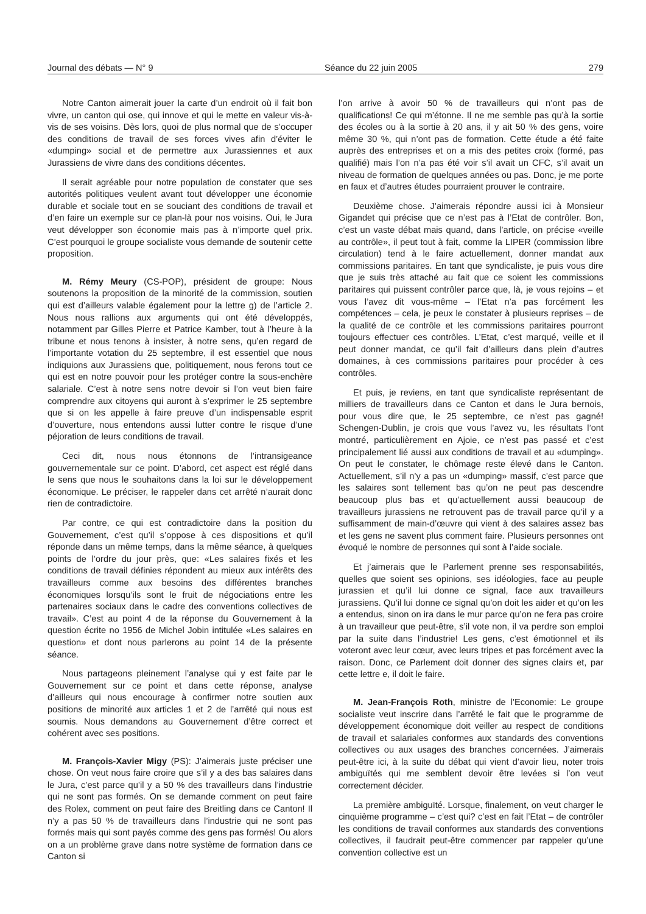Journal des débats — N° 9 Séance du 22 juin 2005 279
Notre Canton aimerait jouer la carte d’un endroit où il fait bon vivre, un canton qui ose, qui innove et qui le mette en valeur vis-à-vis de ses voisins. Dès lors, quoi de plus normal que de s’occuper des conditions de travail de ses forces vives afin d’éviter le «dumping» social et de permettre aux Jurassiennes et aux Jurassiens de vivre dans des conditions décentes.
Il serait agréable pour notre population de constater que ses autorités politiques veulent avant tout développer une économie durable et sociale tout en se souciant des conditions de travail et d’en faire un exemple sur ce plan-là pour nos voisins. Oui, le Jura veut développer son économie mais pas à n’importe quel prix. C’est pourquoi le groupe socialiste vous demande de soutenir cette proposition.
M. Rémy Meury (CS-POP), président de groupe: Nous soutenons la proposition de la minorité de la commission, soutien qui est d’ailleurs valable également pour la lettre g) de l’article 2. Nous nous rallions aux arguments qui ont été développés, notamment par Gilles Pierre et Patrice Kamber, tout à l’heure à la tribune et nous tenons à insister, à notre sens, qu’en regard de l’importante votation du 25 septembre, il est essentiel que nous indiquions aux Jurassiens que, politiquement, nous ferons tout ce qui est en notre pouvoir pour les protéger contre la sous-enchère salariale. C’est à notre sens notre devoir si l’on veut bien faire comprendre aux citoyens qui auront à s’exprimer le 25 septembre que si on les appelle à faire preuve d’un indispensable esprit d’ouverture, nous entendons aussi lutter contre le risque d’une péjoration de leurs conditions de travail.
Ceci dit, nous nous étonnons de l’intransigeance gouvernementale sur ce point. D’abord, cet aspect est réglé dans le sens que nous le souhaitons dans la loi sur le développement économique. Le préciser, le rappeler dans cet arrêté n’aurait donc rien de contradictoire.
Par contre, ce qui est contradictoire dans la position du Gouvernement, c’est qu’il s’oppose à ces dispositions et qu’il réponde dans un même temps, dans la même séance, à quelques points de l’ordre du jour près, que: «Les salaires fixés et les conditions de travail définies répondent au mieux aux intérêts des travailleurs comme aux besoins des différentes branches économiques lorsqu’ils sont le fruit de négociations entre les partenaires sociaux dans le cadre des conventions collectives de travail». C’est au point 4 de la réponse du Gouvernement à la question écrite no 1956 de Michel Jobin intitulée «Les salaires en question» et dont nous parlerons au point 14 de la présente séance.
Nous partageons pleinement l’analyse qui y est faite par le Gouvernement sur ce point et dans cette réponse, analyse d’ailleurs qui nous encourage à confirmer notre soutien aux positions de minorité aux articles 1 et 2 de l’arrêté qui nous est soumis. Nous demandons au Gouvernement d’être correct et cohérent avec ses positions.
M. François-Xavier Migy (PS): J’aimerais juste préciser une chose. On veut nous faire croire que s’il y a des bas salaires dans le Jura, c’est parce qu’il y a 50 % des travailleurs dans l’industrie qui ne sont pas formés. On se demande comment on peut faire des Rolex, comment on peut faire des Breitling dans ce Canton! Il n’y a pas 50 % de travailleurs dans l’industrie qui ne sont pas formés mais qui sont payés comme des gens pas formés! Ou alors on a un problème grave dans notre système de formation dans ce Canton si
l’on arrive à avoir 50 % de travailleurs qui n’ont pas de qualifications! Ce qui m’étonne. Il ne me semble pas qu’à la sortie des écoles ou à la sortie à 20 ans, il y ait 50 % des gens, voire même 30 %, qui n’ont pas de formation. Cette étude a été faite auprès des entreprises et on a mis des petites croix (formé, pas qualifié) mais l’on n’a pas été voir s’il avait un CFC, s’il avait un niveau de formation de quelques années ou pas. Donc, je me porte en faux et d’autres études pourraient prouver le contraire.
Deuxième chose. J’aimerais répondre aussi ici à Monsieur Gigandet qui précise que ce n’est pas à l’Etat de contrôler. Bon, c’est un vaste débat mais quand, dans l’article, on précise «veille au contrôle», il peut tout à fait, comme la LIPER (commission libre circulation) tend à le faire actuellement, donner mandat aux commissions paritaires. En tant que syndicaliste, je puis vous dire que je suis très attaché au fait que ce soient les commissions paritaires qui puissent contrôler parce que, là, je vous rejoins – et vous l’avez dit vous-même – l’Etat n’a pas forcément les compétences – cela, je peux le constater à plusieurs reprises – de la qualité de ce contrôle et les commissions paritaires pourront toujours effectuer ces contrôles. L’Etat, c’est marqué, veille et il peut donner mandat, ce qu’il fait d’ailleurs dans plein d’autres domaines, à ces commissions paritaires pour procéder à ces contrôles.
Et puis, je reviens, en tant que syndicaliste représentant de milliers de travailleurs dans ce Canton et dans le Jura bernois, pour vous dire que, le 25 septembre, ce n’est pas gagné! Schengen-Dublin, je crois que vous l’avez vu, les résultats l’ont montré, particulièrement en Ajoie, ce n’est pas passé et c’est principalement lié aussi aux conditions de travail et au «dumping». On peut le constater, le chômage reste élevé dans le Canton. Actuellement, s’il n’y a pas un «dumping» massif, c’est parce que les salaires sont tellement bas qu’on ne peut pas descendre beaucoup plus bas et qu’actuellement aussi beaucoup de travailleurs jurassiens ne retrouvent pas de travail parce qu’il y a suffisamment de main-d’œuvre qui vient à des salaires assez bas et les gens ne savent plus comment faire. Plusieurs personnes ont évoqué le nombre de personnes qui sont à l’aide sociale.
Et j’aimerais que le Parlement prenne ses responsabilités, quelles que soient ses opinions, ses idéologies, face au peuple jurassien et qu’il lui donne ce signal, face aux travailleurs jurassiens. Qu’il lui donne ce signal qu’on doit les aider et qu’on les a entendus, sinon on ira dans le mur parce qu’on ne fera pas croire à un travailleur que peut-être, s’il vote non, il va perdre son emploi par la suite dans l’industrie! Les gens, c’est émotionnel et ils voteront avec leur cœur, avec leurs tripes et pas forcément avec la raison. Donc, ce Parlement doit donner des signes clairs et, par cette lettre e, il doit le faire.
M. Jean-François Roth, ministre de l’Economie: Le groupe socialiste veut inscrire dans l’arrêté le fait que le programme de développement économique doit veiller au respect de conditions de travail et salariales conformes aux standards des conventions collectives ou aux usages des branches concernées. J’aimerais peut-être ici, à la suite du débat qui vient d’avoir lieu, noter trois ambiguïtés qui me semblent devoir être levées si l’on veut correctement décider.
La première ambiguïté. Lorsque, finalement, on veut charger le cinquième programme – c’est qui? c’est en fait l’Etat – de contrôler les conditions de travail conformes aux standards des conventions collectives, il faudrait peut-être commencer par rappeler qu’une convention collective est un